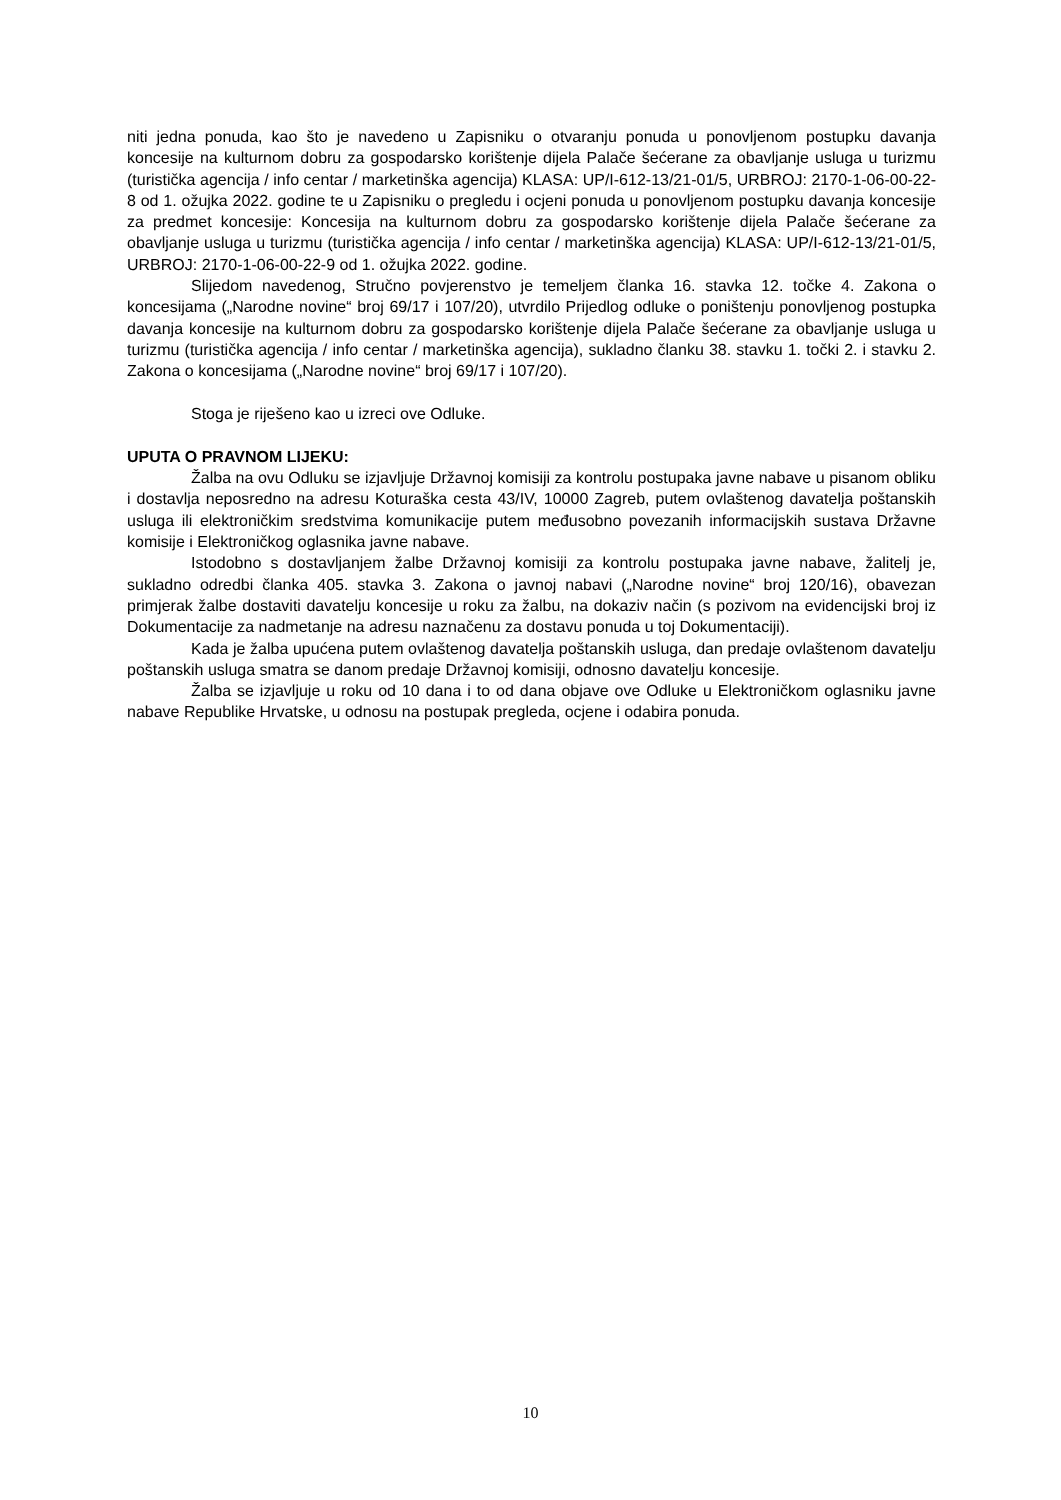niti jedna ponuda, kao što je navedeno u Zapisniku o otvaranju ponuda u ponovljenom postupku davanja koncesije na kulturnom dobru za gospodarsko korištenje dijela Palače šećerane za obavljanje usluga u turizmu (turistička agencija / info centar / marketinška agencija) KLASA: UP/I-612-13/21-01/5, URBROJ: 2170-1-06-00-22-8 od 1. ožujka 2022. godine te u Zapisniku o pregledu i ocjeni ponuda u ponovljenom postupku davanja koncesije za predmet koncesije: Koncesija na kulturnom dobru za gospodarsko korištenje dijela Palače šećerane za obavljanje usluga u turizmu (turistička agencija / info centar / marketinška agencija) KLASA: UP/I-612-13/21-01/5, URBROJ: 2170-1-06-00-22-9 od 1. ožujka 2022. godine.
Slijedom navedenog, Stručno povjerenstvo je temeljem članka 16. stavka 12. točke 4. Zakona o koncesijama („Narodne novine“ broj 69/17 i 107/20), utvrdilo Prijedlog odluke o poništenju ponovljenog postupka davanja koncesije na kulturnom dobru za gospodarsko korištenje dijela Palače šećerane za obavljanje usluga u turizmu (turistička agencija / info centar / marketinška agencija), sukladno članku 38. stavku 1. točki 2. i stavku 2. Zakona o koncesijama („Narodne novine“ broj 69/17 i 107/20).
Stoga je riješeno kao u izreci ove Odluke.
UPUTA O PRAVNOM LIJEKU:
Žalba na ovu Odluku se izjavljuje Državnoj komisiji za kontrolu postupaka javne nabave u pisanom obliku i dostavlja neposredno na adresu Koturaška cesta 43/IV, 10000 Zagreb, putem ovlaštenog davatelja poštanskih usluga ili elektroničkim sredstvima komunikacije putem međusobno povezanih informacijskih sustava Državne komisije i Elektroničkog oglasnika javne nabave.
Istodobno s dostavljanjem žalbe Državnoj komisiji za kontrolu postupaka javne nabave, žalitelj je, sukladno odredbi članka 405. stavka 3. Zakona o javnoj nabavi („Narodne novine“ broj 120/16), obavezan primjerak žalbe dostaviti davatelju koncesije u roku za žalbu, na dokaziv način (s pozivom na evidencijski broj iz Dokumentacije za nadmetanje na adresu naznačenu za dostavu ponuda u toj Dokumentaciji).
Kada je žalba upućena putem ovlaštenog davatelja poštanskih usluga, dan predaje ovlaštenom davatelju poštanskih usluga smatra se danom predaje Državnoj komisiji, odnosno davatelju koncesije.
Žalba se izjavljuje u roku od 10 dana i to od dana objave ove Odluke u Elektroničkom oglasniku javne nabave Republike Hrvatske, u odnosu na postupak pregleda, ocjene i odabira ponuda.
10